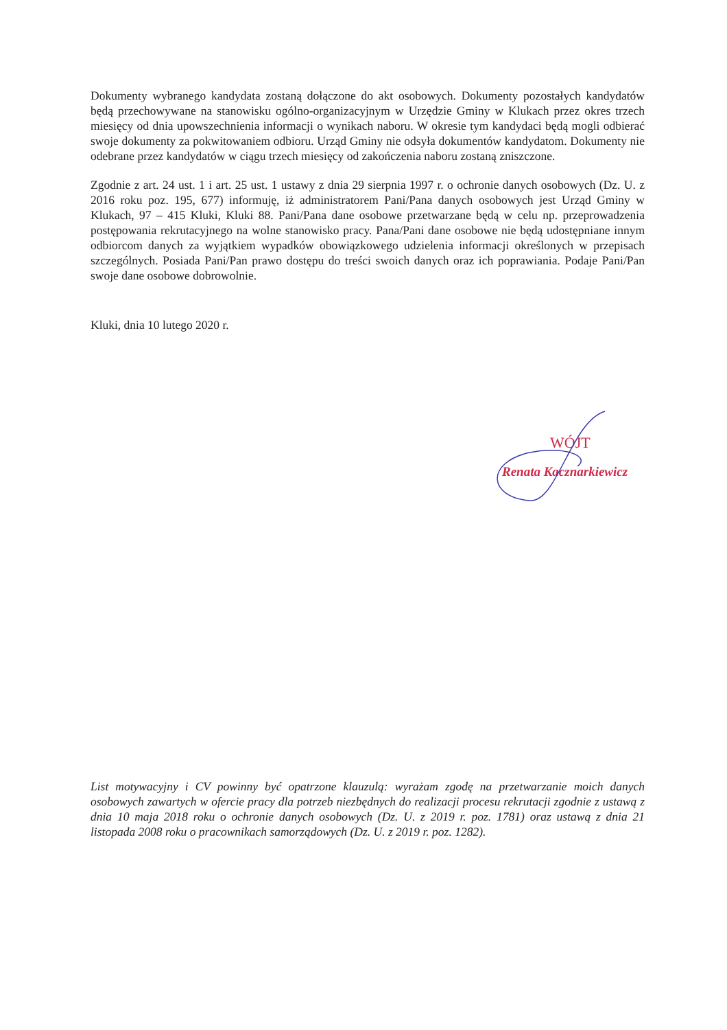Dokumenty wybranego kandydata zostaną dołączone do akt osobowych. Dokumenty pozostałych kandydatów będą przechowywane na stanowisku ogólno-organizacyjnym w Urzędzie Gminy w Klukach przez okres trzech miesięcy od dnia upowszechnienia informacji o wynikach naboru. W okresie tym kandydaci będą mogli odbierać swoje dokumenty za pokwitowaniem odbioru. Urząd Gminy nie odsyła dokumentów kandydatom. Dokumenty nie odebrane przez kandydatów w ciągu trzech miesięcy od zakończenia naboru zostaną zniszczone.
Zgodnie z art. 24 ust. 1 i art. 25 ust. 1 ustawy z dnia 29 sierpnia 1997 r. o ochronie danych osobowych (Dz. U. z 2016 roku poz. 195, 677) informuję, iż administratorem Pani/Pana danych osobowych jest Urząd Gminy w Klukach, 97 – 415 Kluki, Kluki 88. Pani/Pana dane osobowe przetwarzane będą w celu np. przeprowadzenia postępowania rekrutacyjnego na wolne stanowisko pracy. Pana/Pani dane osobowe nie będą udostępniane innym odbiorcom danych za wyjątkiem wypadków obowiązkowego udzielenia informacji określonych w przepisach szczególnych. Posiada Pani/Pan prawo dostępu do treści swoich danych oraz ich poprawiania. Podaje Pani/Pan swoje dane osobowe dobrowolnie.
Kluki, dnia 10 lutego 2020 r.
WÓJT
Renata Kacznarkiewicz
List motywacyjny i CV powinny być opatrzone klauzulą: wyrażam zgodę na przetwarzanie moich danych osobowych zawartych w ofercie pracy dla potrzeb niezbędnych do realizacji procesu rekrutacji zgodnie z ustawą z dnia 10 maja 2018 roku o ochronie danych osobowych (Dz. U. z 2019 r. poz. 1781) oraz ustawą z dnia 21 listopada 2008 roku o pracownikach samorządowych (Dz. U. z 2019 r. poz. 1282).